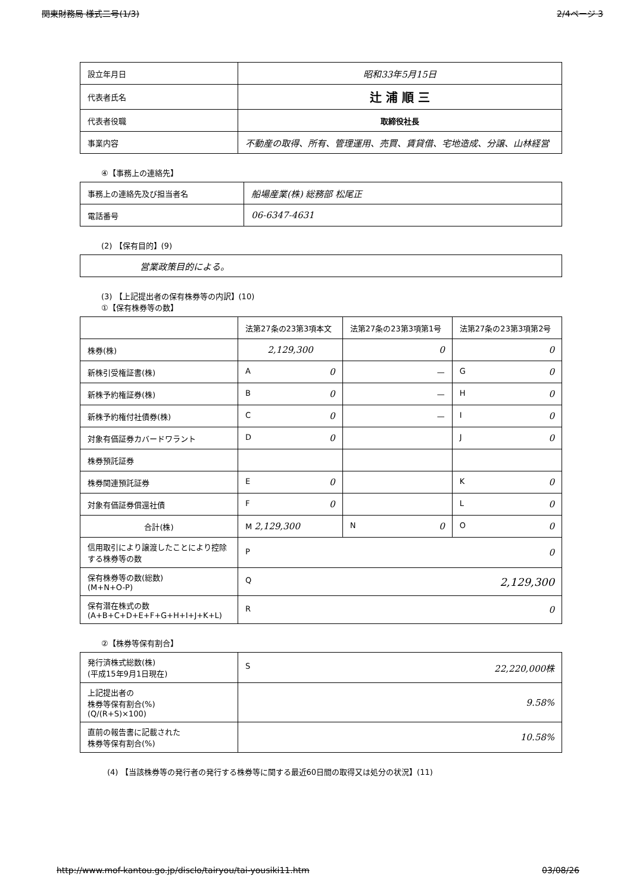関東財務局 様式二号(1/3) 2/4ページ 3
| 設立年月日 | 昭和33年5月15日 |
| 代表者氏名 | 辻 浦 順 三 |
| 代表者役職 | 取締役社長 |
| 事業内容 | 不動産の取得、所有、管理運用、売買、賃貸借、宅地造成、分譲、山林経営 |
④【事務上の連絡先】
| 事務上の連絡先及び担当者名 | 船場産業(株) 総務部 松尾正 |
| 電話番号 | 06-6347-4631 |
(2) 【保有目的】(9)
| 営業政策目的による。 |
(3) 【上記提出者の保有株券等の内訳】(10)
①【保有株券等の数】
| | 法第27条の23第3項本文 | 法第27条の23第3項第1号 | 法第27条の23第3項第2号 |
| --- | --- | --- | --- |
| 株券(株) | 2,129,300 | 0 | 0 |
| 新株引受権証書(株) | A 0 | — | G 0 |
| 新株予約権証券(株) | B 0 | — | H 0 |
| 新株予約権付社債券(株) | C 0 | — | I 0 |
| 対象有価証券カバードワラント | D 0 | | J 0 |
| 株券預託証券 | | | |
| 株券関連預託証券 | E 0 | | K 0 |
| 対象有価証券償還社債 | F 0 | | L 0 |
| 合計(株) | M 2,129,300 | N 0 | O 0 |
| 信用取引により譲渡したことにより控除する株券等の数 | P 0 | | |
| 保有株券等の数(総数) (M+N+O-P) | Q 2,129,300 | | |
| 保有潜在株式の数 (A+B+C+D+E+F+G+H+I+J+K+L) | R 0 | | |
②【株券等保有割合】
| 発行済株式総数(株) (平成15年9月1日現在) | S 22,220,000株 |
| 上記提出者の 株券等保有割合(%) (Q/(R+S)×100) | 9.58% |
| 直前の報告書に記載された 株券等保有割合(%) | 10.58% |
(4) 【当該株券等の発行者の発行する株券等に関する最近60日間の取得又は処分の状況】(11)
http://www.mof-kantou.go.jp/disclo/tairyou/tai-yousiki11.htm 03/08/26